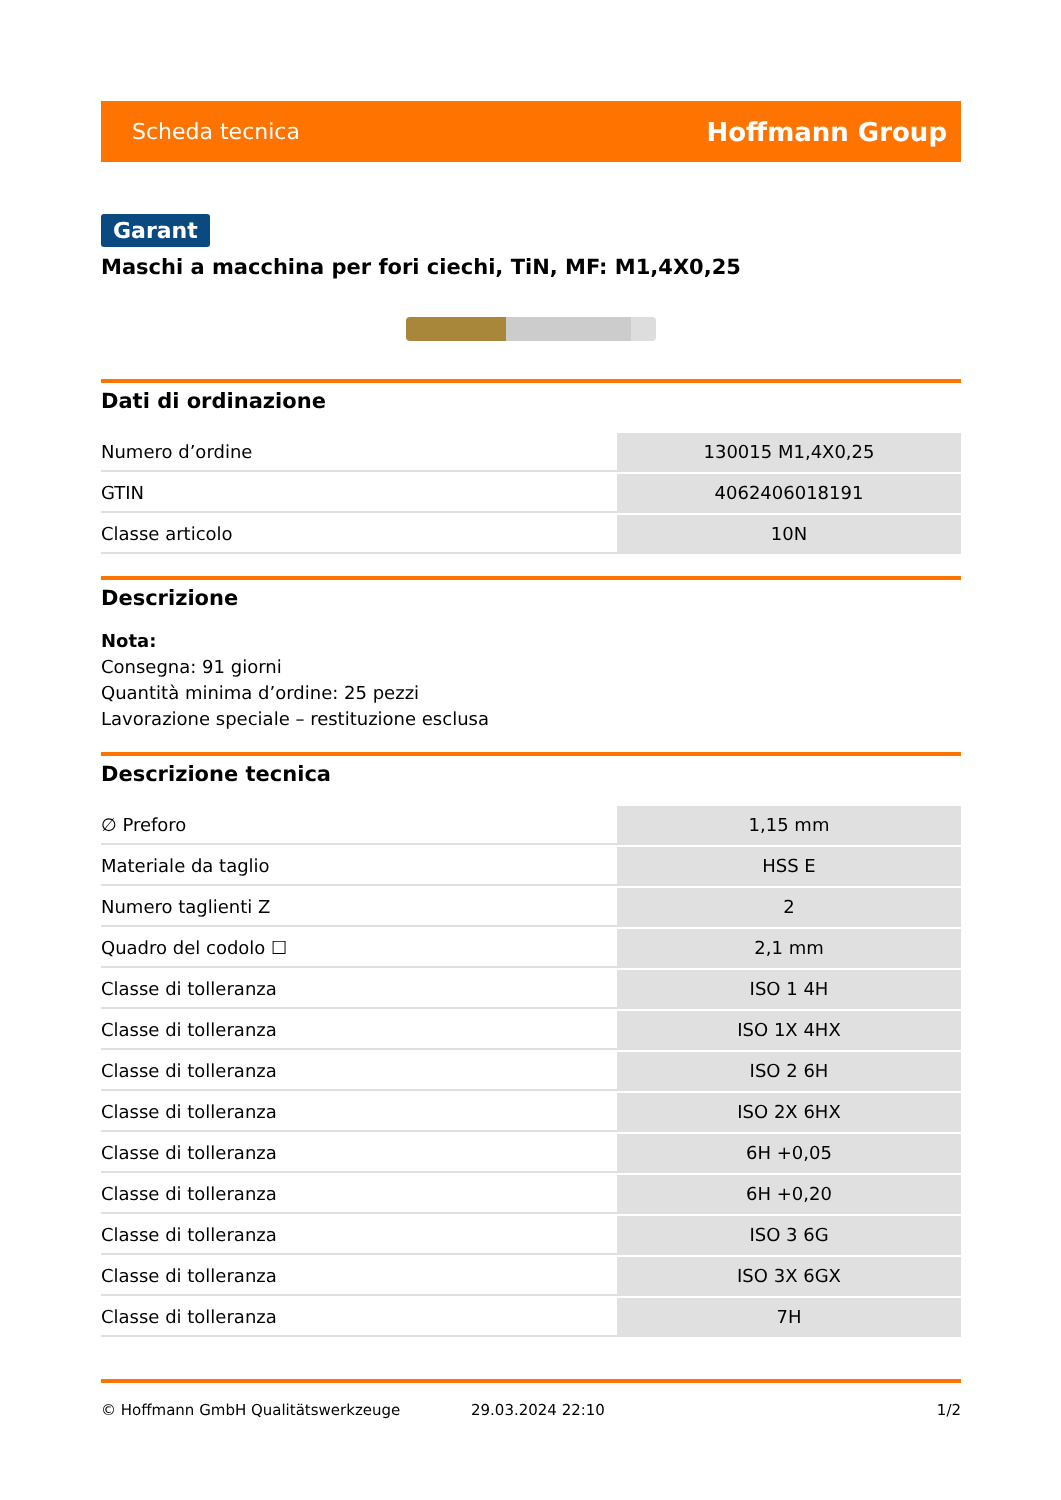Scheda tecnica Hoffmann Group
Garant
Maschi a macchina per fori ciechi, TiN, MF: M1,4X0,25
Dati di ordinazione
| Numero d’ordine | 130015 M1,4X0,25 |
| GTIN | 4062406018191 |
| Classe articolo | 10N |
Descrizione
Nota:
Consegna: 91 giorni
Quantità minima d’ordine: 25 pezzi
Lavorazione speciale – restituzione esclusa
Descrizione tecnica
| ∅ Preforo | 1,15 mm |
| Materiale da taglio | HSS E |
| Numero taglienti Z | 2 |
| Quadro del codolo ☐ | 2,1 mm |
| Classe di tolleranza | ISO 1 4H |
| Classe di tolleranza | ISO 1X 4HX |
| Classe di tolleranza | ISO 2 6H |
| Classe di tolleranza | ISO 2X 6HX |
| Classe di tolleranza | 6H +0,05 |
| Classe di tolleranza | 6H +0,20 |
| Classe di tolleranza | ISO 3 6G |
| Classe di tolleranza | ISO 3X 6GX |
| Classe di tolleranza | 7H |
© Hoffmann GmbH Qualitätswerkzeuge 29.03.2024 22:10 1/2